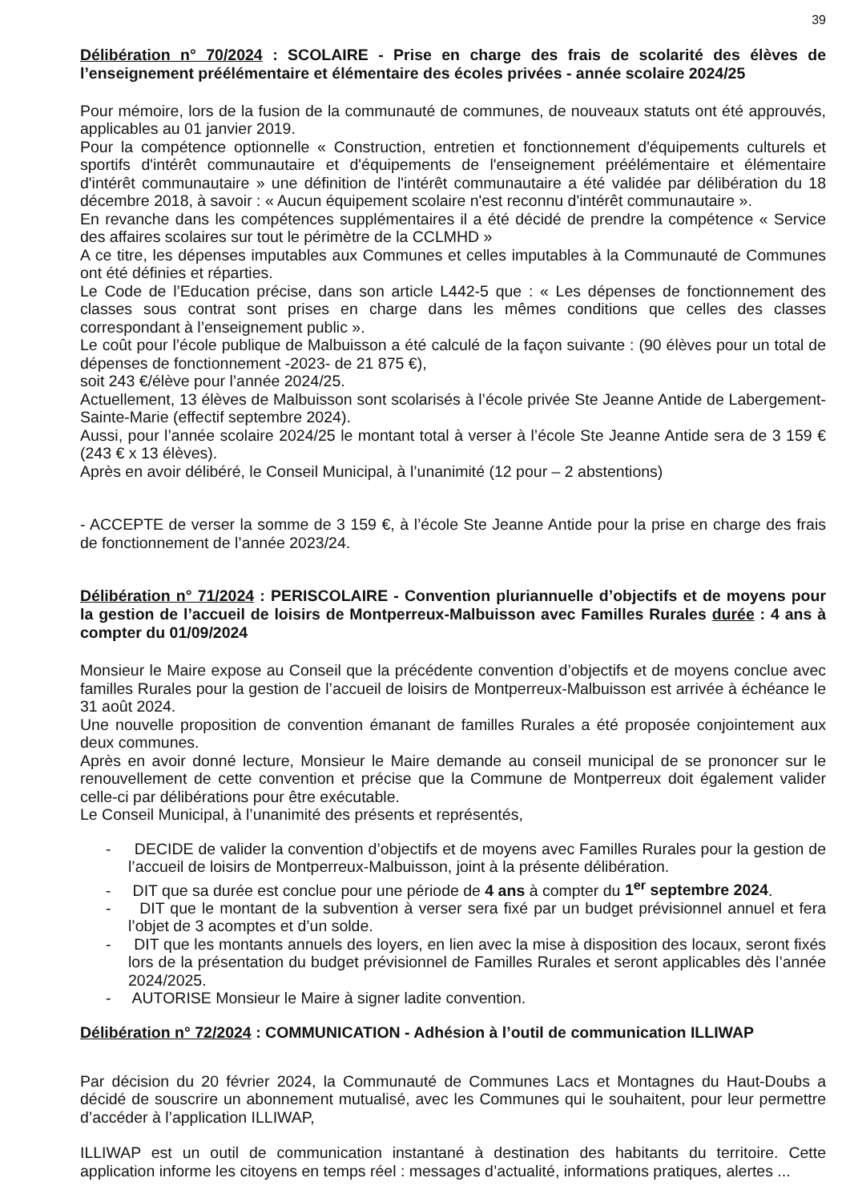39
Délibération n° 70/2024 : SCOLAIRE - Prise en charge des frais de scolarité des élèves de l’enseignement préélémentaire et élémentaire des écoles privées - année scolaire 2024/25
Pour mémoire, lors de la fusion de la communauté de communes, de nouveaux statuts ont été approuvés, applicables au 01 janvier 2019.
Pour la compétence optionnelle « Construction, entretien et fonctionnement d'équipements culturels et sportifs d'intérêt communautaire et d'équipements de l'enseignement préélémentaire et élémentaire d'intérêt communautaire » une définition de l'intérêt communautaire a été validée par délibération du 18 décembre 2018, à savoir : « Aucun équipement scolaire n'est reconnu d'intérêt communautaire ».
En revanche dans les compétences supplémentaires il a été décidé de prendre la compétence « Service des affaires scolaires sur tout le périmètre de la CCLMHD »
A ce titre, les dépenses imputables aux Communes et celles imputables à la Communauté de Communes ont été définies et réparties.
Le Code de l’Education précise, dans son article L442-5 que : « Les dépenses de fonctionnement des classes sous contrat sont prises en charge dans les mêmes conditions que celles des classes correspondant à l’enseignement public ».
Le coût pour l’école publique de Malbuisson a été calculé de la façon suivante : (90 élèves pour un total de dépenses de fonctionnement -2023- de 21 875 €),
soit 243 €/élève pour l’année 2024/25.
Actuellement, 13 élèves de Malbuisson sont scolarisés à l’école privée Ste Jeanne Antide de Labergement-Sainte-Marie (effectif septembre 2024).
Aussi, pour l’année scolaire 2024/25 le montant total à verser à l’école Ste Jeanne Antide sera de 3 159 € (243 € x 13 élèves).
Après en avoir délibéré, le Conseil Municipal, à l’unanimité (12 pour – 2 abstentions)
- ACCEPTE de verser la somme de 3 159 €, à l’école Ste Jeanne Antide pour la prise en charge des frais de fonctionnement de l’année 2023/24.
Délibération n° 71/2024 : PERISCOLAIRE - Convention pluriannuelle d’objectifs et de moyens pour la gestion de l’accueil de loisirs de Montperreux-Malbuisson avec Familles Rurales durée : 4 ans à compter du 01/09/2024
Monsieur le Maire expose au Conseil que la précédente convention d’objectifs et de moyens conclue avec familles Rurales pour la gestion de l’accueil de loisirs de Montperreux-Malbuisson est arrivée à échéance le 31 août 2024.
Une nouvelle proposition de convention émanant de familles Rurales a été proposée conjointement aux deux communes.
Après en avoir donné lecture, Monsieur le Maire demande au conseil municipal de se prononcer sur le renouvellement de cette convention et précise que la Commune de Montperreux doit également valider celle-ci par délibérations pour être exécutable.
Le Conseil Municipal, à l’unanimité des présents et représentés,
- DECIDE de valider la convention d’objectifs et de moyens avec Familles Rurales pour la gestion de l’accueil de loisirs de Montperreux-Malbuisson, joint à la présente délibération.
- DIT que sa durée est conclue pour une période de 4 ans à compter du 1<sup>er</sup> septembre 2024.
- DIT que le montant de la subvention à verser sera fixé par un budget prévisionnel annuel et fera l’objet de 3 acomptes et d’un solde.
- DIT que les montants annuels des loyers, en lien avec la mise à disposition des locaux, seront fixés lors de la présentation du budget prévisionnel de Familles Rurales et seront applicables dès l’année 2024/2025.
- AUTORISE Monsieur le Maire à signer ladite convention.
Délibération n° 72/2024 : COMMUNICATION - Adhésion à l’outil de communication ILLIWAP
Par décision du 20 février 2024, la Communauté de Communes Lacs et Montagnes du Haut-Doubs a décidé de souscrire un abonnement mutualisé, avec les Communes qui le souhaitent, pour leur permettre d’accéder à l’application ILLIWAP,
ILLIWAP est un outil de communication instantané à destination des habitants du territoire. Cette application informe les citoyens en temps réel : messages d’actualité, informations pratiques, alertes ...